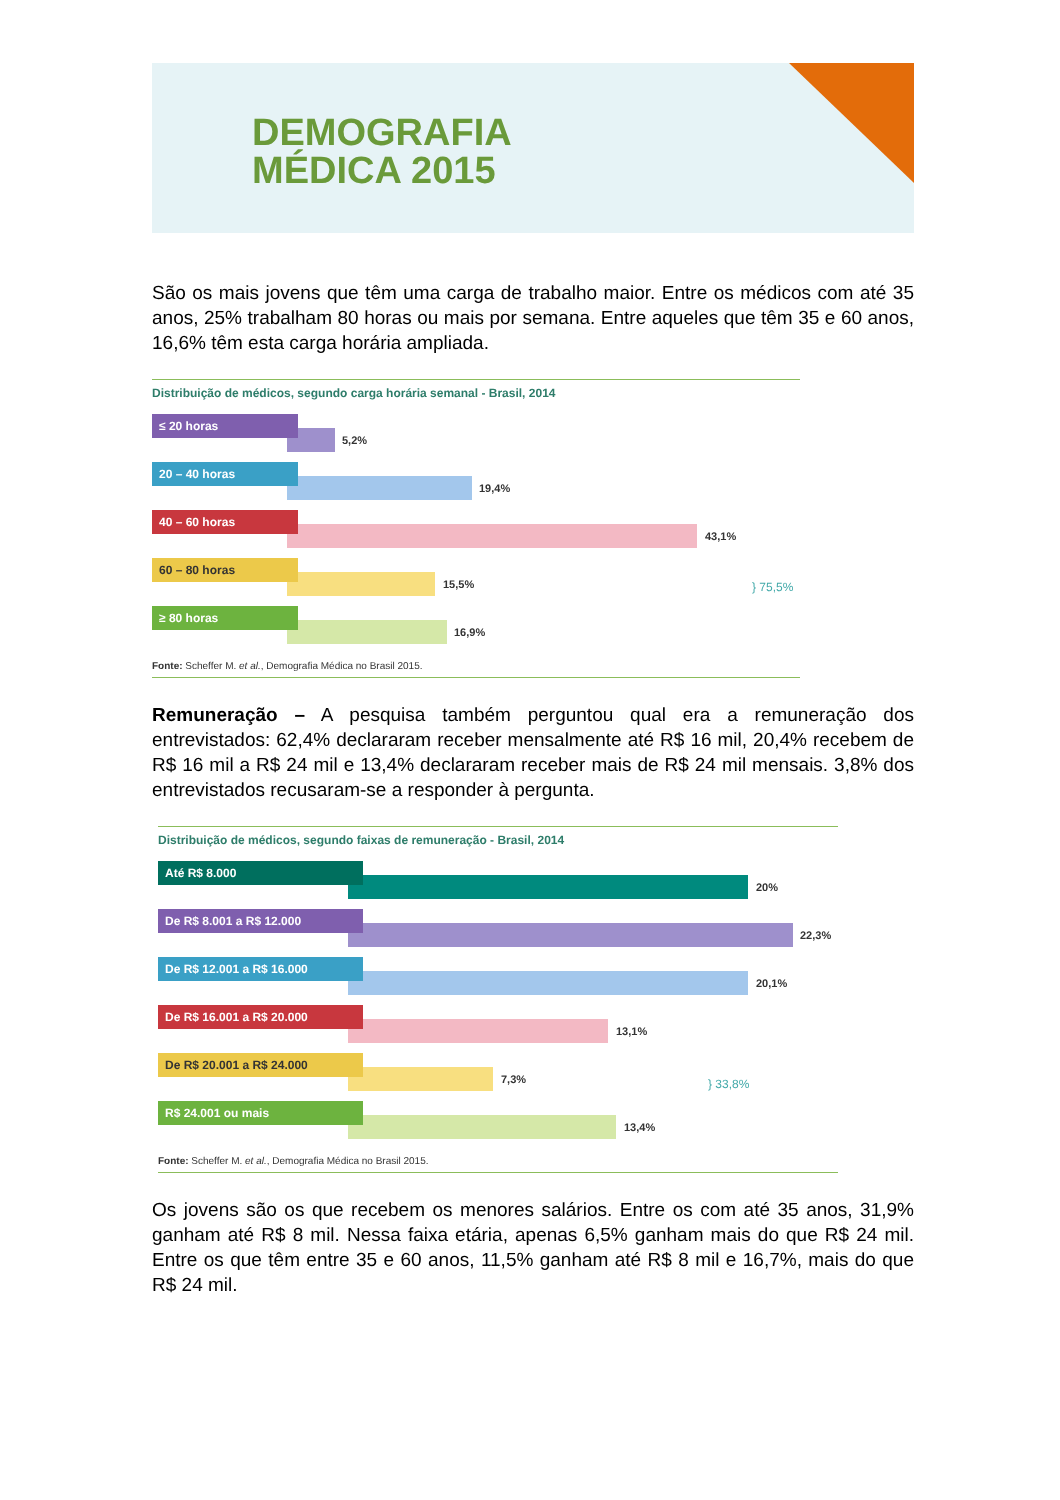DEMOGRAFIA
MÉDICA 2015
São os mais jovens que têm uma carga de trabalho maior. Entre os médicos com até 35 anos, 25% trabalham 80 horas ou mais por semana. Entre aqueles que têm 35 e 60 anos, 16,6% têm esta carga horária ampliada.
Distribuição de médicos, segundo carga horária semanal - Brasil, 2014
≤ 20 horas
5,2%
20 – 40 horas
19,4%
40 – 60 horas
43,1%
60 – 80 horas
15,5%
≥ 80 horas
16,9%
} 75,5%
Fonte: Scheffer M. et al., Demografia Médica no Brasil 2015.
Remuneração – A pesquisa também perguntou qual era a remuneração dos entrevistados: 62,4% declararam receber mensalmente até R$ 16 mil, 20,4% recebem de R$ 16 mil a R$ 24 mil e 13,4% declararam receber mais de R$ 24 mil mensais. 3,8% dos entrevistados recusaram-se a responder à pergunta.
Distribuição de médicos, segundo faixas de remuneração - Brasil, 2014
Até R$ 8.000
20%
De R$ 8.001 a R$ 12.000
22,3%
De R$ 12.001 a R$ 16.000
20,1%
De R$ 16.001 a R$ 20.000
13,1%
De R$ 20.001 a R$ 24.000
7,3%
R$ 24.001 ou mais
13,4%
} 33,8%
Fonte: Scheffer M. et al., Demografia Médica no Brasil 2015.
Os jovens são os que recebem os menores salários. Entre os com até 35 anos, 31,9% ganham até R$ 8 mil. Nessa faixa etária, apenas 6,5% ganham mais do que R$ 24 mil. Entre os que têm entre 35 e 60 anos, 11,5% ganham até R$ 8 mil e 16,7%, mais do que R$ 24 mil.